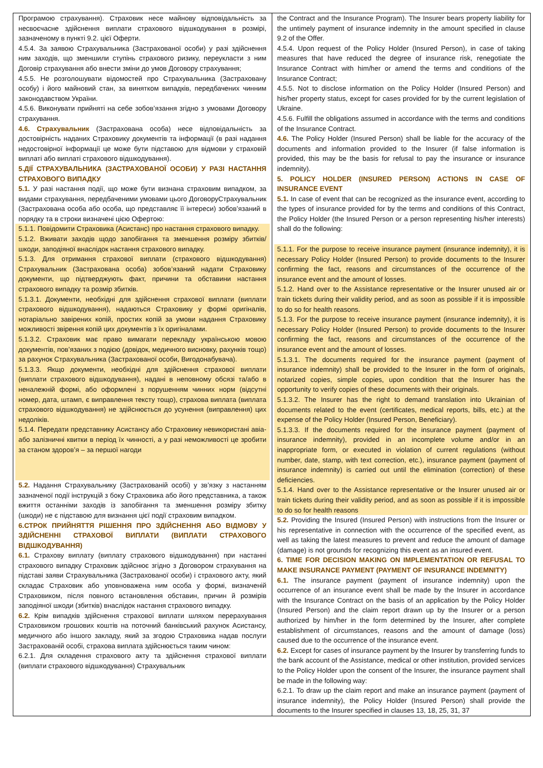| Програмою страхування). Страховик несе майнову відповідальність за несвоєчасне здійснення виплати страхового відшкодування в розмірі, зазначеному в пункті 9.2. цієї Оферти. 4.5.4. За заявою Страхувальника (Застрахованої особи) у разі здійснення ним заходів, що зменшили ступінь страхового ризику, переукласти з ним Договір страхування або внести зміни до умов Договору страхування; 4.5.5. Не розголошувати відомостей про Страхувальника (Застраховану особу) і його майновий стан, за винятком випадків, передбачених чинним законодавством України. 4.5.6. Виконувати прийняті на себе зобов’язання згідно з умовами Договору страхування. 4.6. Страхувальник (Застрахована особа) несе відповідальність за достовірність наданих Страховику документів та інформації (в разі надання недостовірної інформації це може бути підставою для відмови у страховій виплаті або виплаті страхового відшкодування). 5.ДІЇ СТРАХУВАЛЬНИКА (ЗАСТРАХОВАНОЇ ОСОБИ) У РАЗІ НАСТАННЯ СТРАХОВОГО ВИПАДКУ 5.1. У разі настання події, що може бути визнана страховим випадком, за видами страхування, передбаченими умовами цього ДоговоруСтрахувальник (Застрахована особа або особа, що представляє її інтереси) зобов’язаний в порядку та в строки визначені цією Офертою: 5.1.1. Повідомити Страховика (Асистанс) про настання страхового випадку. 5.1.2. Вживати заходів щодо запобігання та зменшення розміру збитків/ шкоди, заподіяної внаслідок настання страхового випадку. 5.1.3. Для отримання страхової виплати (страхового відшкодування) Страхувальник (Застрахована особа) зобов’язаний надати Страховику документи, що підтверджують факт, причини та обставини настання страхового випадку та розмір збитків. 5.1.3.1. Документи, необхідні для здійснення страхової виплати (виплати страхового відшкодування), надаються Страховику у формі оригіналів, нотаріально завірених копій, простих копій за умови надання Страховику можливості звірення копій цих документів з їх оригіналами. 5.1.3.2. Страховик має право вимагати перекладу українською мовою документів, пов’язаних з подією (довідок, медичного висновку, рахунків тощо) за рахунок Страхувальника (Застрахованої особи, Вигодонабувача). 5.1.3.3. Якщо документи, необхідні для здійснення страхової виплати (виплати страхового відшкодування), надані в неповному обсязі та/або в неналежній формі, або оформлені з порушенням чинних норм (відсутні номер, дата, штамп, є виправлення тексту тощо), страхова виплата (виплата страхового відшкодування) не здійснюється до усунення (виправлення) цих недоліків. 5.1.4. Передати представнику Асистансу або Страховику невикористані авіа- або залізничні квитки в період їх чинності, а у разі неможливості це зробити за станом здоров’я – за першої нагоди 5.2. Надання Страхувальнику (Застрахованій особі) у зв’язку з настанням зазначеної події інструкцій з боку Страховика або його представника, а також вжиття останніми заходів із запобігання та зменшення розміру збитку (шкоди) не є підставою для визнання цієї події страховим випадком. 6.СТРОК ПРИЙНЯТТЯ РІШЕННЯ ПРО ЗДІЙСНЕННЯ АБО ВІДМОВУ У ЗДІЙСНЕННІ СТРАХОВОЇ ВИПЛАТИ (ВИПЛАТИ СТРАХОВОГО ВІДШКОДУВАННЯ) 6.1. Страхову виплату (виплату страхового відшкодування) при настанні страхового випадку Страховик здійснює згідно з Договором страхування на підставі заяви Страхувальника (Застрахованої особи) і страхового акту, який складає Страховик або уповноважена ним особа у формі, визначеній Страховиком, після повного встановлення обставин, причин й розмірів заподіяної шкоди (збитків) внаслідок настання страхового випадку. 6.2. Крім випадків здійснення страхової виплати шляхом перерахування Страховиком грошових коштів на поточний банківський рахунок Асистансу, медичного або іншого закладу, який за згодою Страховика надав послуги Застрахованій особі, страхова виплата здійснюється таким чином: 6.2.1. Для складення страхового акту та здійснення страхової виплати (виплати страхового відшкодування) Страхувальник | the Contract and the Insurance Program). The Insurer bears property liability for the untimely payment of insurance indemnity in the amount specified in clause 9.2 of the Offer. 4.5.4. Upon request of the Policy Holder (Insured Person), in case of taking measures that have reduced the degree of insurance risk, renegotiate the Insurance Contract with him/her or amend the terms and conditions of the Insurance Contract; 4.5.5. Not to disclose information on the Policy Holder (Insured Person) and his/her property status, except for cases provided for by the current legislation of Ukraine. 4.5.6. Fulfill the obligations assumed in accordance with the terms and conditions of the Insurance Contract. 4.6. The Policy Holder (Insured Person) shall be liable for the accuracy of the documents and information provided to the Insurer (if false information is provided, this may be the basis for refusal to pay the insurance or insurance indemnity). 5. POLICY HOLDER (INSURED PERSON) ACTIONS IN CASE OF INSURANCE EVENT 5.1. In case of event that can be recognized as the insurance event, according to the types of insurance provided for by the terms and conditions of this Contract, the Policy Holder (the Insured Person or a person representing his/her interests) shall do the following: 5.1.1. For the purpose to receive insurance payment (insurance indemnity), it is necessary Policy Holder (Insured Person) to provide documents to the Insurer confirming the fact, reasons and circumstances of the occurrence of the insurance event and the amount of losses. 5.1.2. Hand over to the Assistance representative or the Insurer unused air or train tickets during their validity period, and as soon as possible if it is impossible to do so for health reasons. 5.1.3. For the purpose to receive insurance payment (insurance indemnity), it is necessary Policy Holder (Insured Person) to provide documents to the Insurer confirming the fact, reasons and circumstances of the occurrence of the insurance event and the amount of losses. 5.1.3.1. The documents required for the insurance payment (payment of insurance indemnity) shall be provided to the Insurer in the form of originals, notarized copies, simple copies, upon condition that the Insurer has the opportunity to verify copies of these documents with their originals. 5.1.3.2. The Insurer has the right to demand translation into Ukrainian of documents related to the event (certificates, medical reports, bills, etc.) at the expense of the Policy Holder (Insured Person, Beneficiary). 5.1.3.3. If the documents required for the insurance payment (payment of insurance indemnity), provided in an incomplete volume and/or in an inappropriate form, or executed in violation of current regulations (without number, date, stamp, with text correction, etc.), insurance payment (payment of insurance indemnity) is carried out until the elimination (correction) of these deficiencies. 5.1.4. Hand over to the Assistance representative or the Insurer unused air or train tickets during their validity period, and as soon as possible if it is impossible to do so for health reasons 5.2. Providing the Insured (Insured Person) with instructions from the Insurer or his representative in connection with the occurrence of the specified event, as well as taking the latest measures to prevent and reduce the amount of damage (damage) is not grounds for recognizing this event as an insured event. 6. TIME FOR DECISION MAKING ON IMPLEMENTATION OR REFUSAL TO MAKE INSURANCE PAYMENT (PAYMENT OF INSURANCE INDEMNITY) 6.1. The insurance payment (payment of insurance indemnity) upon the occurrence of an insurance event shall be made by the Insurer in accordance with the Insurance Contract on the basis of an application by the Policy Holder (Insured Person) and the claim report drawn up by the Insurer or a person authorized by him/her in the form determined by the Insurer, after complete establishment of circumstances, reasons and the amount of damage (loss) caused due to the occurrence of the insurance event. 6.2. Except for cases of insurance payment by the Insurer by transferring funds to the bank account of the Assistance, medical or other institution, provided services to the Policy Holder upon the consent of the Insurer, the insurance payment shall be made in the following way: 6.2.1. To draw up the claim report and make an insurance payment (payment of insurance indemnity), the Policy Holder (Insured Person) shall provide the documents to the Insurer specified in clauses 13, 18, 25, 31, 37 |